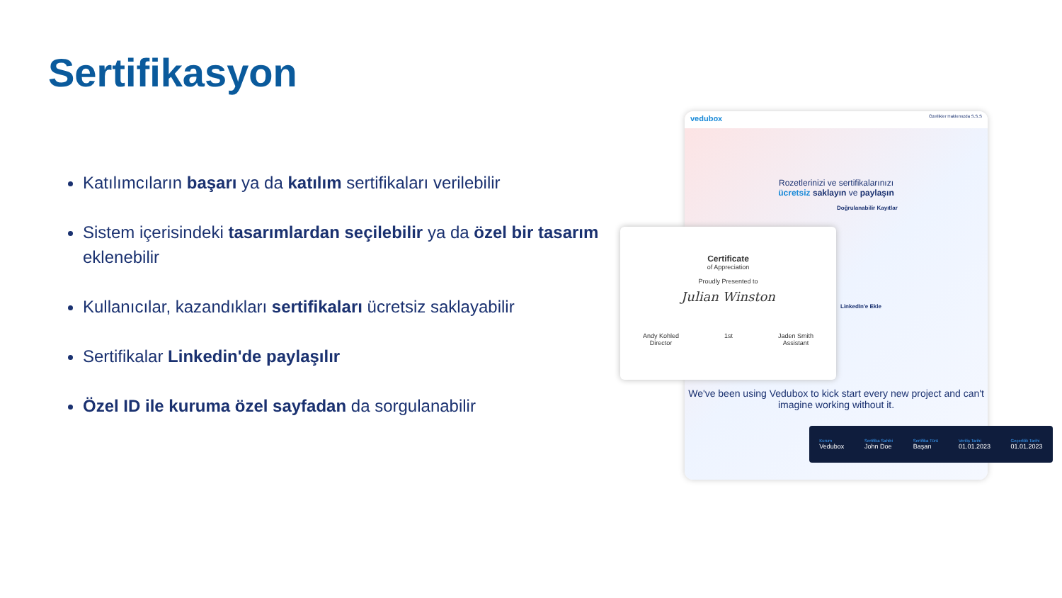Sertifikasyon
Katılımcıların başarı ya da katılım sertifikaları verilebilir
Sistem içerisindeki tasarımlardan seçilebilir ya da özel bir tasarım eklenebilir
Kullanıcılar, kazandıkları sertifikaları ücretsiz saklayabilir
Sertifikalar Linkedin'de paylaşılır
Özel ID ile kuruma özel sayfadan da sorgulanabilir
vedubox Özellikler Hakkımızda S.S.S
Rozetlerinizi ve sertifikalarınızı
ücretsiz saklayın ve paylaşın
Doğrulanabilir Kayıtlar
LinkedIn'e Ekle
We've been using Vedubox to kick start every new project and can't imagine working without it.
Certificate
of Appreciation
Proudly Presented to
Julian Winston
Andy Kohled
Director 1st Jaden Smith
Assistant
Kurum
Vedubox
Sertifika Sahibi
John Doe
Sertifika Türü
Başarı
Veriliş Tarihi
01.01.2023
Geçerlilik Tarihi
01.01.2023